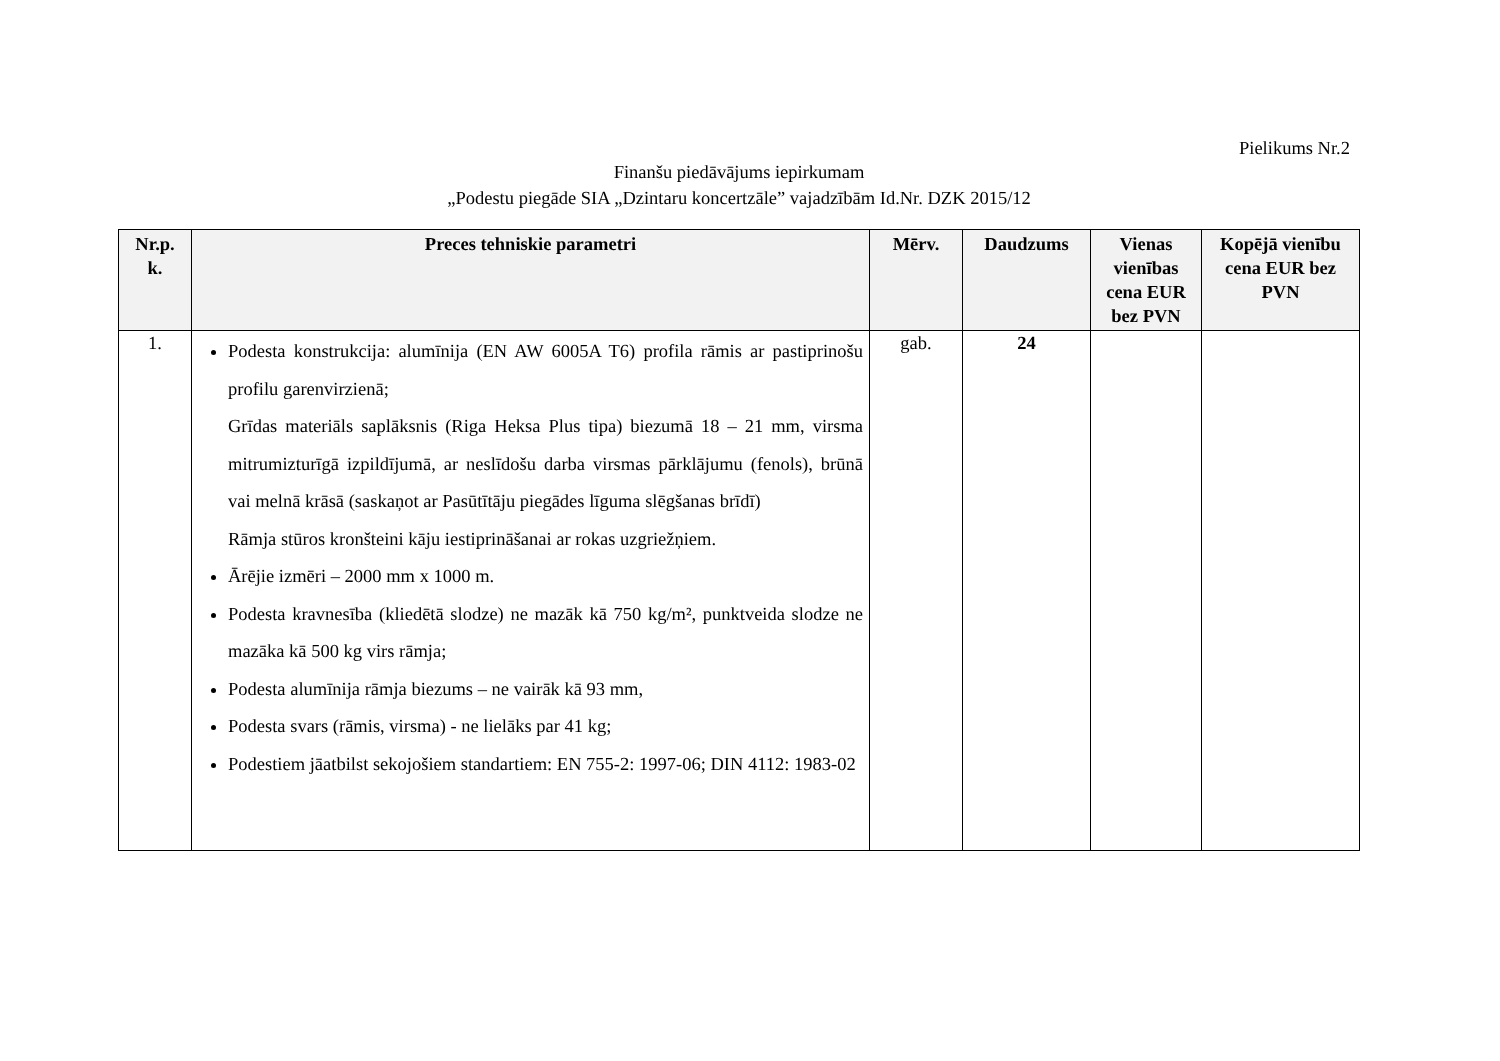Pielikums Nr.2
Finanšu piedāvājums iepirkumam
„Podestu piegāde SIA „Dzintaru koncertzāle” vajadzībām Id.Nr. DZK 2015/12
| Nr.p. k. | Preces tehniskie parametri | Mērv. | Daudzums | Vienas vienības cena EUR bez PVN | Kopējā vienību cena EUR bez PVN |
| --- | --- | --- | --- | --- | --- |
| 1. | Podesta konstrukcija: alumīnija (EN AW 6005A T6) profila rāmis ar pastiprinošu profilu garenvirzienā; Grīdas materiāls saplāksnis (Riga Heksa Plus tipa) biezumā 18 – 21 mm, virsma mitrumizturīgā izpildījumā, ar neslīdošu darba virsmas pārklājumu (fenols), brūnā vai melnā krāsā (saskaņot ar Pasūtītāju piegādes līguma slēgšanas brīdī) Rāmja stūros kronšteini kāju iestiprināšanai ar rokas uzgriežņiem. Ārējie izmēri – 2000 mm x 1000 m. Podesta kravnesība (kliedētā slodze) ne mazāk kā 750 kg/m², punktveida slodze ne mazāka kā 500 kg virs rāmja; Podesta alumīnija rāmja biezums – ne vairāk kā 93 mm, Podesta svars (rāmis, virsma) - ne lielāks par 41 kg; Podestiem jāatbilst sekojošiem standartiem: EN 755-2: 1997-06; DIN 4112: 1983-02 | gab. | 24 | | |